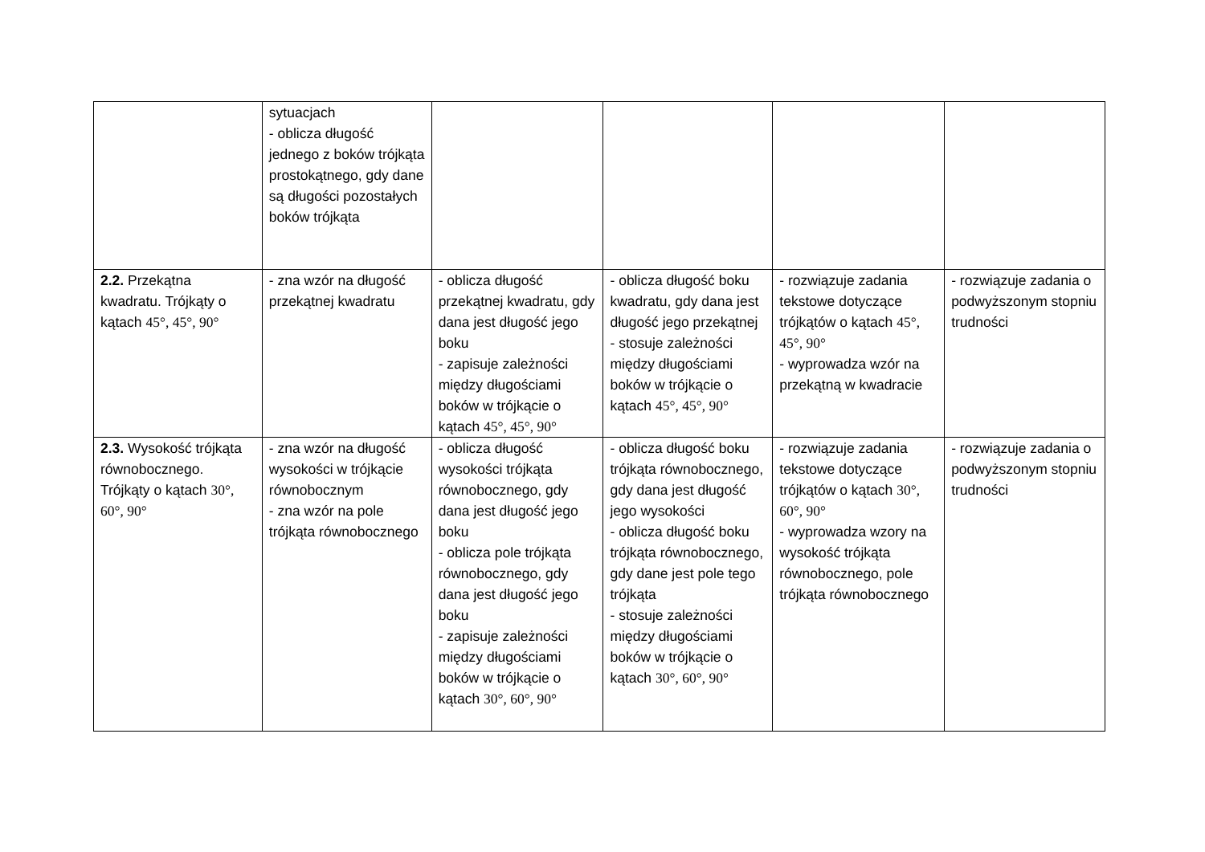| | sytuacjach - oblicza długość jednego z boków trójkąta prostokątnego, gdy dane są długości pozostałych boków trójkąta | | | | |
| 2.2. Przekątna kwadratu. Trójkąty o kątach 45°, 45°, 90° | - zna wzór na długość przekątnej kwadratu | - oblicza długość przekątnej kwadratu, gdy dana jest długość jego boku - zapisuje zależności między długościami boków w trójkącie o kątach 45°, 45°, 90° | - oblicza długość boku kwadratu, gdy dana jest długość jego przekątnej - stosuje zależności między długościami boków w trójkącie o kątach 45°, 45°, 90° | - rozwiązuje zadania tekstowe dotyczące trójkątów o kątach 45°, 45°, 90° - wyprowadza wzór na przekątną w kwadracie | - rozwiązuje zadania o podwyższonym stopniu trudności |
| 2.3. Wysokość trójkąta równobocznego. Trójkąty o kątach 30°, 60°, 90° | - zna wzór na długość wysokości w trójkącie równobocznym - zna wzór na pole trójkąta równobocznego | - oblicza długość wysokości trójkąta równobocznego, gdy dana jest długość jego boku - oblicza pole trójkąta równobocznego, gdy dana jest długość jego boku - zapisuje zależności między długościami boków w trójkącie o kątach 30°, 60°, 90° | - oblicza długość boku trójkąta równobocznego, gdy dana jest długość jego wysokości - oblicza długość boku trójkąta równobocznego, gdy dane jest pole tego trójkąta - stosuje zależności między długościami boków w trójkącie o kątach 30°, 60°, 90° | - rozwiązuje zadania tekstowe dotyczące trójkątów o kątach 30°, 60°, 90° - wyprowadza wzory na wysokość trójkąta równobocznego, pole trójkąta równobocznego | - rozwiązuje zadania o podwyższonym stopniu trudności |